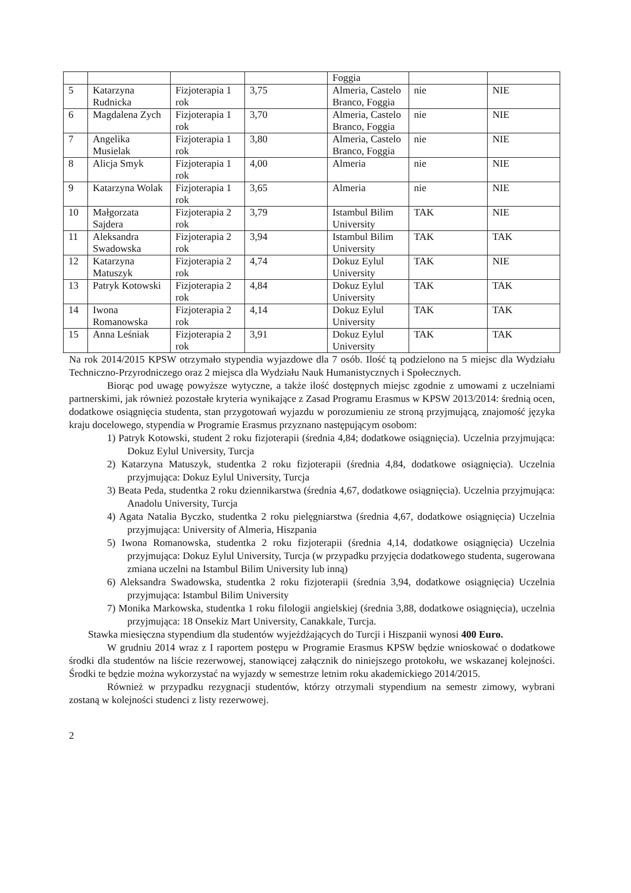| | | | | Foggia | | |
| 5 | Katarzyna Rudnicka | Fizjoterapia 1 rok | 3,75 | Almeria, Castelo Branco, Foggia | nie | NIE |
| 6 | Magdalena Zych | Fizjoterapia 1 rok | 3,70 | Almeria, Castelo Branco, Foggia | nie | NIE |
| 7 | Angelika Musielak | Fizjoterapia 1 rok | 3,80 | Almeria, Castelo Branco, Foggia | nie | NIE |
| 8 | Alicja Smyk | Fizjoterapia 1 rok | 4,00 | Almeria | nie | NIE |
| 9 | Katarzyna Wolak | Fizjoterapia 1 rok | 3,65 | Almeria | nie | NIE |
| 10 | Małgorzata Sajdera | Fizjoterapia 2 rok | 3,79 | Istambul Bilim University | TAK | NIE |
| 11 | Aleksandra Swadowska | Fizjoterapia 2 rok | 3,94 | Istambul Bilim University | TAK | TAK |
| 12 | Katarzyna Matuszyk | Fizjoterapia 2 rok | 4,74 | Dokuz Eylul University | TAK | NIE |
| 13 | Patryk Kotowski | Fizjoterapia 2 rok | 4,84 | Dokuz Eylul University | TAK | TAK |
| 14 | Iwona Romanowska | Fizjoterapia 2 rok | 4,14 | Dokuz Eylul University | TAK | TAK |
| 15 | Anna Leśniak | Fizjoterapia 2 rok | 3,91 | Dokuz Eylul University | TAK | TAK |
Na rok 2014/2015 KPSW otrzymało stypendia wyjazdowe dla 7 osób. Ilość tą podzielono na 5 miejsc dla Wydziału Techniczno-Przyrodniczego oraz 2 miejsca dla Wydziału Nauk Humanistycznych i Społecznych.
Biorąc pod uwagę powyższe wytyczne, a także ilość dostępnych miejsc zgodnie z umowami z uczelniami partnerskimi, jak również pozostałe kryteria wynikające z Zasad Programu Erasmus w KPSW 2013/2014: średnią ocen, dodatkowe osiągnięcia studenta, stan przygotowań wyjazdu w porozumieniu ze stroną przyjmującą, znajomość języka kraju docelowego, stypendia w Programie Erasmus przyznano następującym osobom:
1) Patryk Kotowski, student 2 roku fizjoterapii (średnia 4,84; dodatkowe osiągnięcia). Uczelnia przyjmująca: Dokuz Eylul University, Turcja
2) Katarzyna Matuszyk, studentka 2 roku fizjoterapii (średnia 4,84, dodatkowe osiągnięcia). Uczelnia przyjmująca: Dokuz Eylul University, Turcja
3) Beata Peda, studentka 2 roku dziennikarstwa (średnia 4,67, dodatkowe osiągnięcia). Uczelnia przyjmująca: Anadolu University, Turcja
4) Agata Natalia Byczko, studentka 2 roku pielęgniarstwa (średnia 4,67, dodatkowe osiągnięcia) Uczelnia przyjmująca: University of Almeria, Hiszpania
5) Iwona Romanowska, studentka 2 roku fizjoterapii (średnia 4,14, dodatkowe osiągnięcia) Uczelnia przyjmująca: Dokuz Eylul University, Turcja (w przypadku przyjęcia dodatkowego studenta, sugerowana zmiana uczelni na Istambul Bilim University lub inną)
6) Aleksandra Swadowska, studentka 2 roku fizjoterapii (średnia 3,94, dodatkowe osiągnięcia) Uczelnia przyjmująca: Istambul Bilim University
7) Monika Markowska, studentka 1 roku filologii angielskiej (średnia 3,88, dodatkowe osiągnięcia), uczelnia przyjmująca: 18 Onsekiz Mart University, Canakkale, Turcja.
Stawka miesięczna stypendium dla studentów wyjeżdżających do Turcji i Hiszpanii wynosi 400 Euro.
W grudniu 2014 wraz z I raportem postępu w Programie Erasmus KPSW będzie wnioskować o dodatkowe środki dla studentów na liście rezerwowej, stanowiącej załącznik do niniejszego protokołu, we wskazanej kolejności. Środki te będzie można wykorzystać na wyjazdy w semestrze letnim roku akademickiego 2014/2015.
Również w przypadku rezygnacji studentów, którzy otrzymali stypendium na semestr zimowy, wybrani zostaną w kolejności studenci z listy rezerwowej.
2